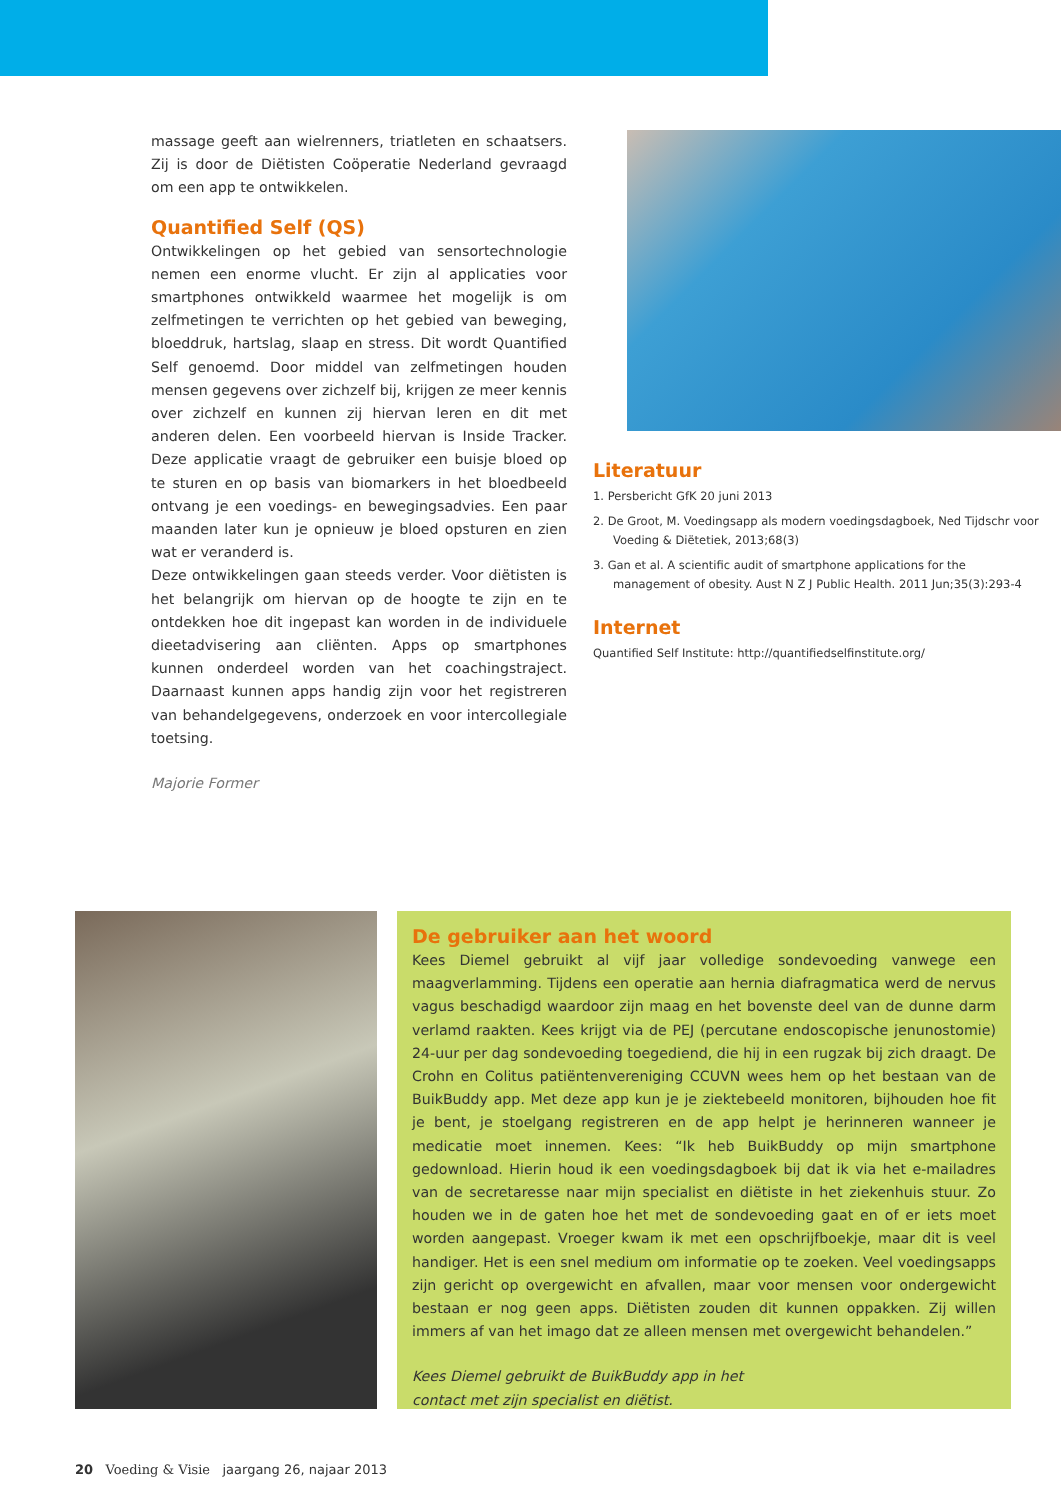massage geeft aan wielrenners, triatleten en schaatsers. Zij is door de Diëtisten Coöperatie Nederland gevraagd om een app te ontwikkelen.
Quantified Self (QS)
Ontwikkelingen op het gebied van sensortechnologie nemen een enorme vlucht. Er zijn al applicaties voor smartphones ontwikkeld waarmee het mogelijk is om zelfmetingen te verrichten op het gebied van beweging, bloeddruk, hartslag, slaap en stress. Dit wordt Quantified Self genoemd. Door middel van zelfmetingen houden mensen gegevens over zichzelf bij, krijgen ze meer kennis over zichzelf en kunnen zij hiervan leren en dit met anderen delen. Een voorbeeld hiervan is Inside Tracker. Deze applicatie vraagt de gebruiker een buisje bloed op te sturen en op basis van biomarkers in het bloedbeeld ontvang je een voedings- en bewegingsadvies. Een paar maanden later kun je opnieuw je bloed opsturen en zien wat er veranderd is.
Deze ontwikkelingen gaan steeds verder. Voor diëtisten is het belangrijk om hiervan op de hoogte te zijn en te ontdekken hoe dit ingepast kan worden in de individuele dieetadvisering aan cliënten. Apps op smartphones kunnen onderdeel worden van het coachingstraject. Daarnaast kunnen apps handig zijn voor het registreren van behandelgegevens, onderzoek en voor intercollegiale toetsing.
Majorie Former
Literatuur
1. Persbericht GfK 20 juni 2013
2. De Groot, M. Voedingsapp als modern voedingsdagboek, Ned Tijdschr voor Voeding & Diëtetiek, 2013;68(3)
3. Gan et al. A scientific audit of smartphone applications for the management of obesity. Aust N Z J Public Health. 2011 Jun;35(3):293-4
Internet
Quantified Self Institute: http://quantifiedselfinstitute.org/
De gebruiker aan het woord
Kees Diemel gebruikt al vijf jaar volledige sondevoeding vanwege een maagverlamming. Tijdens een operatie aan hernia diafragmatica werd de nervus vagus beschadigd waardoor zijn maag en het bovenste deel van de dunne darm verlamd raakten. Kees krijgt via de PEJ (percutane endoscopische jenunostomie) 24-uur per dag sondevoeding toegediend, die hij in een rugzak bij zich draagt. De Crohn en Colitus patiëntenvereniging CCUVN wees hem op het bestaan van de BuikBuddy app. Met deze app kun je je ziektebeeld monitoren, bijhouden hoe fit je bent, je stoelgang registreren en de app helpt je herinneren wanneer je medicatie moet innemen. Kees: “Ik heb BuikBuddy op mijn smartphone gedownload. Hierin houd ik een voedingsdagboek bij dat ik via het e-mailadres van de secretaresse naar mijn specialist en diëtiste in het ziekenhuis stuur. Zo houden we in de gaten hoe het met de sondevoeding gaat en of er iets moet worden aangepast. Vroeger kwam ik met een opschrijfboekje, maar dit is veel handiger. Het is een snel medium om informatie op te zoeken. Veel voedingsapps zijn gericht op overgewicht en afvallen, maar voor mensen voor ondergewicht bestaan er nog geen apps. Diëtisten zouden dit kunnen oppakken. Zij willen immers af van het imago dat ze alleen mensen met overgewicht behandelen.”
Kees Diemel gebruikt de BuikBuddy app in het
contact met zijn specialist en diëtist.
20 Voeding & Visie jaargang 26, najaar 2013